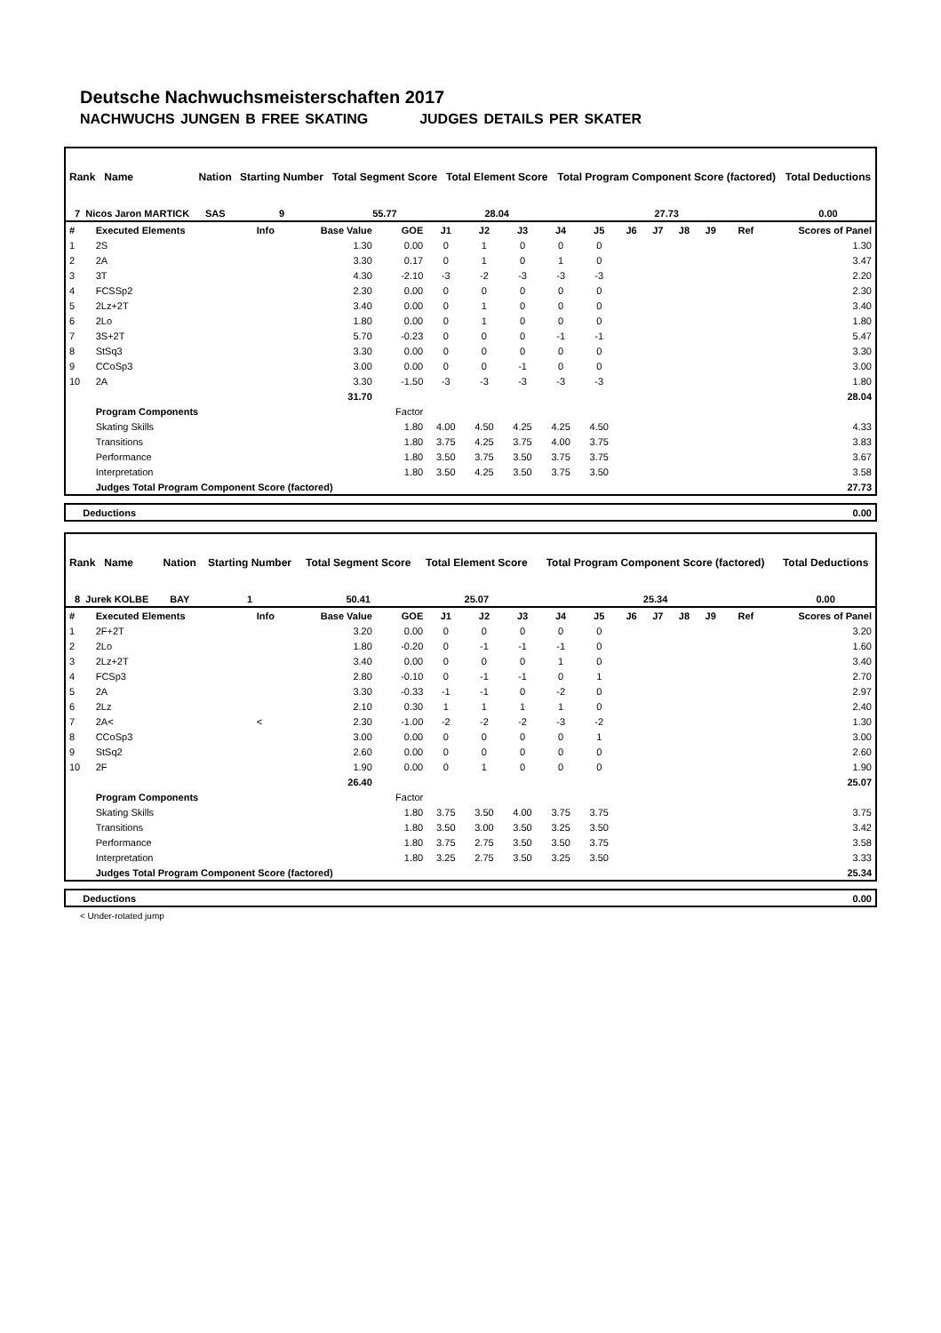Deutsche Nachwuchsmeisterschaften 2017
NACHWUCHS JUNGEN B FREE SKATING JUDGES DETAILS PER SKATER
| Rank Name | Nation | Starting Number | Total Segment Score | Total Element Score | Total Program Component Score (factored) | Total Deductions |
| --- | --- | --- | --- | --- | --- | --- |
| 7 Nicos Jaron MARTICK | SAS | 9 | 55.77 | 28.04 | 27.73 | 0.00 |
| # | Executed Elements | Info | Base Value | GOE | J1 | J2 | J3 | J4 | J5 | J6 | J7 | J8 | J9 | Ref | Scores of Panel |
| 1 | 2S | | 1.30 | 0.00 | 0 | 1 | 0 | 0 | 0 | | | | | | 1.30 |
| 2 | 2A | | 3.30 | 0.17 | 0 | 1 | 0 | 1 | 0 | | | | | | 3.47 |
| 3 | 3T | | 4.30 | -2.10 | -3 | -2 | -3 | -3 | -3 | | | | | | 2.20 |
| 4 | FCSSp2 | | 2.30 | 0.00 | 0 | 0 | 0 | 0 | 0 | | | | | | 2.30 |
| 5 | 2Lz+2T | | 3.40 | 0.00 | 0 | 1 | 0 | 0 | 0 | | | | | | 3.40 |
| 6 | 2Lo | | 1.80 | 0.00 | 0 | 1 | 0 | 0 | 0 | | | | | | 1.80 |
| 7 | 3S+2T | | 5.70 | -0.23 | 0 | 0 | 0 | -1 | -1 | | | | | | 5.47 |
| 8 | StSq3 | | 3.30 | 0.00 | 0 | 0 | 0 | 0 | 0 | | | | | | 3.30 |
| 9 | CCoSp3 | | 3.00 | 0.00 | 0 | 0 | -1 | 0 | 0 | | | | | | 3.00 |
| 10 | 2A | | 3.30 | -1.50 | -3 | -3 | -3 | -3 | -3 | | | | | | 1.80 |
| | | | 31.70 | | | | | | | | | | | | 28.04 |
| | Program Components | | | Factor | | | | | | | | | | | |
| | Skating Skills | | | 1.80 | 4.00 | 4.50 | 4.25 | 4.25 | 4.50 | | | | | | 4.33 |
| | Transitions | | | 1.80 | 3.75 | 4.25 | 3.75 | 4.00 | 3.75 | | | | | | 3.83 |
| | Performance | | | 1.80 | 3.50 | 3.75 | 3.50 | 3.75 | 3.75 | | | | | | 3.67 |
| | Interpretation | | | 1.80 | 3.50 | 4.25 | 3.50 | 3.75 | 3.50 | | | | | | 3.58 |
| | Judges Total Program Component Score (factored) | | | | | | | | | | | | | | 27.73 |
| Deductions | 0.00 |
| Rank Name | Nation | Starting Number | Total Segment Score | Total Element Score | Total Program Component Score (factored) | Total Deductions |
| --- | --- | --- | --- | --- | --- | --- |
| 8 Jurek KOLBE | BAY | 1 | 50.41 | 25.07 | 25.34 | 0.00 |
| # | Executed Elements | Info | Base Value | GOE | J1 | J2 | J3 | J4 | J5 | J6 | J7 | J8 | J9 | Ref | Scores of Panel |
| 1 | 2F+2T | | 3.20 | 0.00 | 0 | 0 | 0 | 0 | 0 | | | | | | 3.20 |
| 2 | 2Lo | | 1.80 | -0.20 | 0 | -1 | -1 | -1 | 0 | | | | | | 1.60 |
| 3 | 2Lz+2T | | 3.40 | 0.00 | 0 | 0 | 0 | 1 | 0 | | | | | | 3.40 |
| 4 | FCSp3 | | 2.80 | -0.10 | 0 | -1 | -1 | 0 | 1 | | | | | | 2.70 |
| 5 | 2A | | 3.30 | -0.33 | -1 | -1 | 0 | -2 | 0 | | | | | | 2.97 |
| 6 | 2Lz | | 2.10 | 0.30 | 1 | 1 | 1 | 1 | 0 | | | | | | 2.40 |
| 7 | 2A< | < | 2.30 | -1.00 | -2 | -2 | -2 | -3 | -2 | | | | | | 1.30 |
| 8 | CCoSp3 | | 3.00 | 0.00 | 0 | 0 | 0 | 0 | 1 | | | | | | 3.00 |
| 9 | StSq2 | | 2.60 | 0.00 | 0 | 0 | 0 | 0 | 0 | | | | | | 2.60 |
| 10 | 2F | | 1.90 | 0.00 | 0 | 1 | 0 | 0 | 0 | | | | | | 1.90 |
| | | | 26.40 | | | | | | | | | | | | 25.07 |
| | Program Components | | | Factor | | | | | | | | | | | |
| | Skating Skills | | | 1.80 | 3.75 | 3.50 | 4.00 | 3.75 | 3.75 | | | | | | 3.75 |
| | Transitions | | | 1.80 | 3.50 | 3.00 | 3.50 | 3.25 | 3.50 | | | | | | 3.42 |
| | Performance | | | 1.80 | 3.75 | 2.75 | 3.50 | 3.50 | 3.75 | | | | | | 3.58 |
| | Interpretation | | | 1.80 | 3.25 | 2.75 | 3.50 | 3.25 | 3.50 | | | | | | 3.33 |
| | Judges Total Program Component Score (factored) | | | | | | | | | | | | | | 25.34 |
| Deductions | 0.00 |
< Under-rotated jump